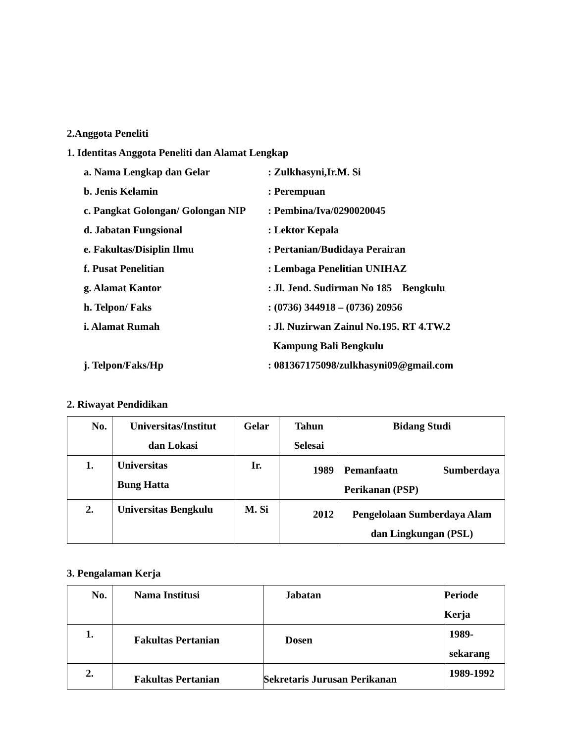2.Anggota Peneliti
1. Identitas Anggota Peneliti dan Alamat Lengkap
a. Nama Lengkap dan Gelar : Zulkhasyni,Ir.M. Si
b. Jenis Kelamin : Perempuan
c. Pangkat Golongan/ Golongan NIP
: Pembina/Iva/0290020045
d. Jabatan Fungsional : Lektor Kepala
e. Fakultas/Disiplin Ilmu : Pertanian/Budidaya Perairan
f. Pusat Penelitian : Lembaga Penelitian UNIHAZ
g. Alamat Kantor : Jl. Jend. Sudirman No 185 Bengkulu
h. Telpon/ Faks : (0736) 344918 – (0736) 20956
i. Alamat Rumah : Jl. Nuzirwan Zainul No.195. RT 4.TW.2
Kampung Bali Bengkulu
j. Telpon/Faks/Hp : 081367175098/zulkhasyni09@gmail.com
2. Riwayat Pendidikan
| No. | Universitas/Institut dan Lokasi | Gelar | Tahun Selesai | Bidang Studi |
| --- | --- | --- | --- | --- |
| 1. | Universitas Bung Hatta | Ir. | 1989 | Pemanfaatn Sumberdaya Perikanan (PSP) |
| 2. | Universitas Bengkulu | M. Si | 2012 | Pengelolaan Sumberdaya Alam dan Lingkungan (PSL) |
3. Pengalaman Kerja
| No. | Nama Institusi | Jabatan | Periode Kerja |
| --- | --- | --- | --- |
| 1. | Fakultas Pertanian | Dosen | 1989-sekarang |
| 2. | Fakultas Pertanian | Sekretaris Jurusan Perikanan | 1989-1992 |